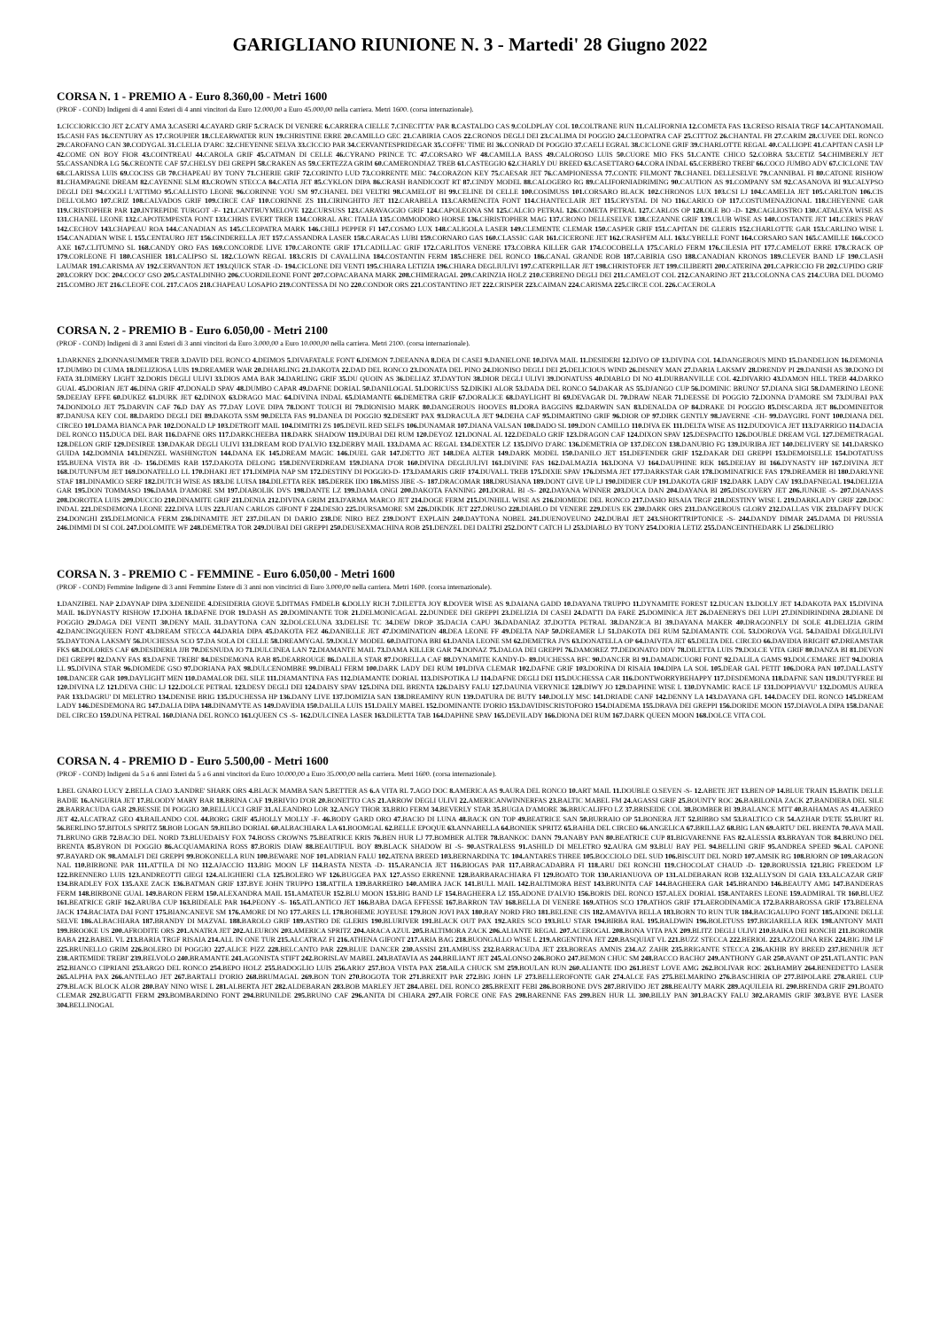GARIGLIANO RIUNIONE N. 3 - Martedi' 28 Giugno 2022
CORSA N. 1 - PREMIO A - Euro 8.360,00 - Metri 1600
(PROF - COND) Indigeni di 4 anni Esteri di 4 anni vincitori da Euro 12.000,00 a Euro 45.000,00 nella carriera. Metri 1600. (corsa internazionale).
1. CICCIORICCIO JET 2. CATY AMA 3. CASERI 4. CAYARD GRIF 5. CRACK DI VENERE 6. CARRERA CIELLE 7. CINECITTA' PAR 8. CASTALDO CAS 9. COLDPLAY COL 10. COLTRANE RUN 11. CALIFORNIA 12. COMETA FAS 13. CRESO RISAIA TRGF 14. CAPITANOMAIL 15. CASH FAS 16. CENTURY AS 17. CROUPIER 18. CLEARWATER RUN 19. CHRISTINE ERRE 20. CAMILLO GEC 21. CABIRIA CAOS 22. CRONOS DEGLI DEI 23. CALIMA DI POGGIO 24. CLEOPATRA CAF 25. CITTOZ 26. CHANTAL FB 27. CARIM 28. CUVEE DEL RONCO 29. CAROFANO CAN 30. CODYGAL 31. CLELIA D'ARC 32. CHEYENNE SELVA 33. CICCIO PAR 34. CERVANTESPRIDEGAR 35. COFFE' TIME BI 36. CONRAD DI POGGIO 37. CAELI EGRAL 38. CICLONE GRIF 39. CHARLOTTE REGAL 40. CALLIOPE 41. CAPITAN CASH LP 42. COME ON BOY FIOR 43. COINTREAU 44. CAROLA GRIF 45. CATMAN DI CELLE 46. CYRANO PRINCE TC 47. CORSARO WF 48. CAMILLA BASS 49. CALOROSO LUIS 50. CUORE MIO FKS 51. CANTE CHICO 52. COBRA 53. CETIZ 54. CHIMBERLY JET 55. CASSANDRA LG 56. CREONTE CAF 57. CHELSY DEI GREPPI 58. CRAKEN AS 59. CERTEZZA GRIM 60. CAMERONDIAZ TREB 61. CASTEGGIO 62. CHARLY DU BREED 63. CASETTARO 64. CORA INDAL 65. CERBERO TREBI' 66. COCO JUMBO ADV 67. CICLONE TAV 68. CLARISSA LUIS 69. COCISS GB 70. CHAPEAU BY TONY 71. CHERIE GRIF 72. CORINTO LUD 73. CORRENTE MEC 74. CORAZON KEY 75. CAESAR JET 76. CAMPIONESSA 77. CONTE FILMONT 78. CHANEL DELLESELVE 79. CANNIBAL FI 80. CATONE RISHOW 81. CHAMPAGNE DREAM 82. CAYENNE SLM 83. CROWN STECCA 84. CATIA JET 85. CYKLON DIPA 86. CRASH BANDICOOT RT 87. CINDY MODEL 88. CALOGERO RG 89. CALIFORNIADRIMING 90. CAUTION AS 91. COMPANY SM 92. CASANOVA BI 93. CALYPSO DEGLI DEI 94. COGLI L'ATTIMO 95. CALLISTO LEONE 96. CORINNE YOU SM 97. CHANEL DEI VELTRI 98. CAMELOT BI 99. CELINE DI CELLE 100. COSIMUSS 101. CORSARO BLACK 102. CHRONOS LUX 103. CSI LJ 104. CAMELIA JET 105. CARLTON 106. CIS DELL'OLMO 107. CRIZ 108. CALVADOS GRIF 109. CIRCE CAF 110. CORINNE ZS 111. CIRINGHITO JET 112. CARABELA 113. CARMENCITA FONT 114. CHANTECLAIR JET 115. CRYSTAL DI NO 116. CARICO OP 117. COSTUMENAZIONAL 118. CHEYENNE GAR 119. CRISTOPHER PAR 120. INTREPIDE TURGOT -F- 121. CANTBUYMELOVE 122. CURSUSS 123. CARAVAGGIO GRIF 124. CAPOLEONA SM 125. CALCIO PETRAL 126. COMETA PETRAL 127. CARLOS OP 128. OLE BO -D- 129. CAGLIOSTRO 130. CATALEYA WISE AS 131. CHANEL LEONE 132. CAPOTEMPESTA FONT 133. CHRIS EVERT TREB 134. CORRAL ARC ITALIA 135. COMMODORO HORSE 136. CHRISTOPHER MAG 137. CRONO DELLESELVE 138. CEZANNE GRIF 139. CLUB WISE AS 140. COSTANTE JET 141. CERES PRAV 142. CECHOV 143. CHAPEAU ROA 144. CANADIAN AS 145. CLEOPATRA MARK 146. CHILI PEPPER FI 147. COSMO LUX 148. CALIGOLA LASER 149. CLEMENTE CLEMAR 150. CASPER GRIF 151. CAPITAN DE GLERIS 152. CHARLOTTE GAR 153. CARLINO WISE L 154. CANADIAN WISE L 155. CENTAURO JET 156. CINDERELLA JET 157. CASSANDRA LASER 158. CARACAS LUBI 159. CORNARO GAS 160. CLASSIC GAR 161. CICERONE JET 162. CRASH'EM ALL 163. CYBELLE FONT 164. CORSARO SAN 165. CAMILLE 166. COCO AXE 167. CLITUMNO SL 168. CANDY ORO FAS 169. CONCORDE LIVE 170. CARONTE GRIF 171. CADILLAC GRIF 172. CARLITOS VENERE 173. COBRA KILLER GAR 174. COCOBELLA 175. CARLO FERM 176. CILESIA PIT 177. CAMELOT ERRE 178. CRACK OP 179. CORLEONE FI 180. CASHIER 181. CALIPSO SL 182. CLOWN REGAL 183. CRIS DI CAVALLINA 184. COSTANTIN FERM 185. CHERE DEL RONCO 186. CANAL GRANDE ROB 187. CABIRIA GSO 188. CANADIAN KRONOS 189. CLEVER BAND LF 190. CLASH LAUMAR 191. CARISMA AV 192. CERVANTON JET 193. QUICK STAR -D- 194. CICLONE DEI VENTI 195. CHIARA LETIZIA 196. CHIARA DEGLIULIVI 197. CATERPILLAR JET 198. CHRISTOFER JET 199. CILIBERTI 200. CATERINA 201. CAPRICCIO FB 202. CUPIDO GRIF 203. CORRY DOC 204. COCO' GSO 205. CASTALDINHO 206. CUORDILEONE FONT 207. COPACABANA MARK 208. CHIMERAGAL 209. CARINZIA HOLZ 210. CEBRENO DEGLI DEI 211. CAMELOT COL 212. CANARINO JET 213. COLONNA CAS 214. CUBA DEL DUOMO 215. COMBO JET 216. CLEOFE COL 217. CAOS 218. CHAPEAU LOSAPIO 219. CONTESSA DI NO 220. CONDOR ORS 221. COSTANTINO JET 222. CRISPER 223. CAIMAN 224. CARISMA 225. CIRCE COL 226. CACEROLA
CORSA N. 2 - PREMIO B - Euro 6.050,00 - Metri 2100
(PROF - COND) Indigeni di 3 anni Esteri di 3 anni vincitori da Euro 3.000,00 a Euro 10.000,00 nella carriera. Metri 2100. (corsa internazionale).
1. DARKNES 2. DONNASUMMER TREB 3. DAVID DEL RONCO 4. DEIMOS 5. DIVAFATALE FONT 6. DEMON 7. DEEANNA 8. DEA DI CASEI 9. DANIELONE 10. DIVA MAIL 11. DESIDERI 12. DIVO OP 13. DIVINA COL 14. DANGEROUS MIND 15. DANDELION 16. DEMONIA 17. DUMBO DI CUMA 18. DELIZIOSA LUIS 19. DREAMER WAR 20. DHARLING 21. DAKOTA 22. DAD DEL RONCO 23. DONATA DEL PINO 24. DIONISO DEGLI DEI 25. DELICIOUS WIND 26. DISNEY MAN 27. DARIA LAKSMY 28. DRENDY PI 29. DANISH AS 30. DONO DI FATA 31. DIMERY LIGHT 32. DORIS DEGLI ULIVI 33. DIOS AMA BAR 34. DARLING GRIF 35. DU QUOIN AS 36. DELIAZ 37. DAYTON 38. DIOR DEGLI ULIVI 39. DONATUSS 40. DIABLO DI NO 41. DURBANVILLE COL 42. DIVARIO 43. DAMON HILL TREB 44. DARKO GUAL 45. DORIAN JET 46. DINA GRIF 47. DONALD SPAV 48. DUMBO CAPAR 49. DAFNE DORIAL 50. DANILOGAL 51. DORICUSS 52. DIKIKI ALOR 53. DADA DEL RONCO 54. DAKAR AS 55. DJANGO CUP 56. DOMINIC BRUNO' 57. DIANA SIGI 58. DAMERINO LEONE 59. DEEJAY EFFE 60. DUKEZ 61. DURK JET 62. DINOX 63. DRAGO MAC 64. DIVINA INDAL 65. DIAMANTE 66. DEMETRA GRIF 67. DORALICE 68. DAYLIGHT BI 69. DEVAGAR DL 70. DRAW NEAR 71. DEESSE DI POGGIO 72. DONNA D'AMORE SM 73. DUBAI PAX 74. DONDOLO JET 75. DARVIN CAF 76. D DAY AS 77. DAY LOVE DIPA 78. DONT TOUCH BI 79. DIONISIO MARK 80. DANGEROUS HOOVES 81. DORA BAGGINS 82. DARWIN SAN 83. DENALDA OP 84. DRAKE DI POGGIO 85. DISCARDA JET 86. DOMINEITOR 87. DANUSA KEY COL 88. DARDO DEGLI DEI 89. DAKOTA SSM 90. DELTA FAS 91. DANEA DI POGGIO 92. DESERT PAX 93. DRACULA JET 94. DEHA CAF 95. DIMARTINO GRIF 96. DIOR OP 97. DIRK GENTLY 98. JAVERNE -CH- 99. DAYGIRL FONT 100. DIANA DEL CIRCEO 101. DAMA BIANCA PAR 102. DONALD LP 103. DETROIT MAIL 104. DIMITRI ZS 105. DEVIL RED SELFS 106. DUNAMAR 107. DIANA VALSAN 108. DADO SL 109. DON CAMILLO 110. DIVA EK 111. DELTA WISE AS 112. DUDOVICA JET 113. D'ARRIGO 114. DACIA DEL RONCO 115. DUCA DEL BAR 116. DAFNE ORS 117. DARKCHEEBA 118. DARK SHADOW 119. DUBAI DEI RUM 120. DEYOZ 121. DONAL AL 122. DEDALO GRIF 123. DRAGON CAF 124. DIXON SPAV 125. DESPACITO 126. DOUBLE DREAM VGL 127. DEMETRAGAL 128. DELON GRIF 129. DESIREE 130. DAKAR DEGLI ULIVI 131. DREAM ROD D'ALVIO 132. DERBY MAIL 133. DAMA AC REGAL 134. DEXTER LZ 135. DIVO D'ARC 136. DEMETRIA OP 137. DECON 138. DANUBIO FG 139. DURIBA JET 140. DELIVERY SE 141. DARSKO GUIDA 142. DOMNIA 143. DENZEL WASHINGTON 144. DANA EK 145. DREAM MAGIC 146. DUEL GAR 147. DETTO JET 148. DEA ALTER 149. DARK MODEL 150. DANILO JET 151. DEFENDER GRIF 152. DAKAR DEI GREPPI 153. DEMOISELLE 154. DOTATUSS 155. BUENA VISTA BR -D- 156. DEMIS RAB 157. DAKOTA DELONG 158. DENVERDREAM 159. DIANA D'OR 160. DIVINA DEGLIULIVI 161. DIVINE FAS 162. DALMAZIA 163. DONA VJ 164. DAUPHINE REK 165. DEEJAY BI 166. DYNASTY HP 167. DIVINA JET 168. DUTUNFUM JET 169. DONATELLO LL 170. DHAKI JET 171. DIMPIA NAP SM 172. DESTINY DI POGGIO-D- 173. DAMARIS GRIF 174. DUVALL TREB 175. DIXIE SPAV 176. DISMA JET 177. DARKSTAR GAR 178. DOMINATRICE FAS 179. DREAMER BI 180. DARLYNE STAF 181. DINAMICO SERF 182. DUTCH WISE AS 183. DE LUISA 184. DILETTA REK 185. DEREK IDO 186. MISS JIBE -S- 187. DRACOMAR 188. DRUSIANA 189. DONT GIVE UP LJ 190. DIDIER CUP 191. DAKOTA GRIF 192. DARK LADY CAV 193. DAFNEGAL 194. DELIZIA GAR 195. DON TOMMASO 196. DAMA D'AMORE SM 197. DIABOLIK DVS 198. DANTE LZ 199. DAMA ONGI 200. DAKOTA FANNING 201. DORAL BI -S- 202. DAYANA WINNER 203. DUCA DAN 204. DAYANA BI 205. DISCOVERY JET 206. JUNKIE -S- 207. DIANASS 208. DOROTEA LUIS 209. DUCCIO 210. DINAMITE GRIF 211. DENIA 212. DIVINA GRIM 213. D'ARMA MARCO JET 214. DOGE FERM 215. DUNHILL WISE AS 216. DIOMEDE DEL RONCO 217. DASIO RISAIA TRGF 218. DESTINY WISE L 219. DARKLADY GRIF 220. DOC INDAL 221. DESDEMONA LEONE 222. DIVA LUIS 223. JUAN CARLOS GIFONT F 224. DESIO 225. DURSAMORE SM 226. DIKDIK JET 227. DRUSO 228. DIABLO DI VENERE 229. DEUS EK 230. DARK ORS 231. DANGEROUS GLORY 232. DALLAS VIK 233. DAFFY DUCK 234. DONGHI 235. DELMONICA FERM 236. DINAMITE JET 237. DILAN DI DARIO 238. DE NIRO BEZ 239. DON'T EXPLAIN 240. DAYTONA NOBEL 241. DUENOVEUNO 242. DUBAI JET 243. SHORTTRIPTONICE -S- 244. DANDY DIMAR 245. DAMA DI PRUSSIA 246. DIMMI DI SI COL 247. DOLOMITE WF 248. DEMETRA TOR 249. DUBAI DEI GREPPI 250. DEUSEXMACHINA ROB 251. DENZEL DEI DALTRI 252. DON'T CATCH LJ 253. DIABLO BY TONY 254. DORIA LETIZ 255. DANCEINTHEDARK LJ 256. DELIRIO
CORSA N. 3 - PREMIO C - FEMMINE - Euro 6.050,00 - Metri 1600
(PROF - COND) Femmine Indigene di 3 anni Femmine Estere di 3 anni non vincitrici di Euro 3.000,00 nella carriera. Metri 1600. (corsa internazionale).
1. DANZIBEL NAP 2. DAYNAP DIPA 3. DENEIDE 4. DESIDERIA GIOVE 5. DITMAS FMDELB 6. DOLLY RICH 7. DILETTA JOY 8. DOVER WISE AS 9. DAIANA GADD 10. DAYANA TRUPPO 11. DYNAMITE FOREST 12. DUCAN 13. DOLLY JET 14. DAKOTA PAX 15. DIVINA MAIL 16. DYNASTY RISHOW 17. DOHA 18. DAFNE D'OR 19. DASH AS 20. DOMINANTE TOR 21. DELMONICAGAL 22. DUNDEE DEI GREPPI 23. DELIZIA DI CASEI 24. DATTI DA FARE 25. DOMINICA JET 26. DAENERYS DEI LUPI 27. DINDIRINDINA 28. DIANE DI POGGIO 29. DAGA DEI VENTI 30. DENY MAIL 31. DAYTONA CAN 32. DOLCELUNA 33. DELISE TC 34. DEW DROP 35. DACIA CAPU 36. DADANIAZ 37. DOTTA PETRAL 38. DANZICA BI 39. DAYANA MAKER 40. DRAGONFLY DI SOLE 41. DELIZIA GRIM 42. DANCINGQUEEN FONT 43. DREAM STECCA 44. DARIA DIPA 45. DAKOTA FEZ 46. DANIELLE JET 47. DOMINATION 48. DEA LEONE FF 49. DELTA NAP 50. DREAMER LJ 51. DAKOTA DEI RUM 52. DIAMANTE COL 53. DOROVA VGL 54. DAIDAI DEGLIULIVI 55. DAYTONA LAKSMY 56. DUCHESSA SCO 57. DA SOLA DI CELLE 58. DREAMYGAL 59. DOLLY MODEL 60. DAITONA BRI 61. DANIA LEONE SM 62. DEMETRA JVS 63. DONATELLA OP 64. DAIVITA JET 65. DELTA DEL CIRCEO 66. DAVIDIA BRIGHT 67. DREAMSTAR FKS 68. DOLORES CAF 69. DESIDERIA JJB 70. DESNUDA JO 71. DULCINEA LAN 72. DIAMANTE MAIL 73. DAMA KILLER GAR 74. DONAZ 75. DALOA DEI GREPPI 76. DAMOREZ 77. DEDONATO DDV 78. DILETTA LUIS 79. DOLCE VITA GRIF 80. DANZA BI 81. DEVON DEI GREPPI 82. DANY FAS 83. DAFNE TREBI' 84. DESDEMONA RAB 85. DEARROUGE 86. DALILA STAR 87. DORELLA CAF 88. DYNAMITE KANDY-D- 89. DUCHESSA BFC 90. DANCER BI 91. DAMADICUORI FONT 92. DALILA GAMS 93. DOLCEMARE JET 94. DORIA LL 95. DIVINA STAR 96. DIOMEDE GSO 97. DORIANA PAX 98. DULCENOMBRE 99. DIBALI FERM 100. DARK LADY DEI RUM 101. DIVA CLEMAR 102. DAFNE GRIF 103. DORINA DI RISAIA 104. DIPA LA SOL 105. DEAR GAL PETIT 106. DORA PAN 107. DALLASTY 108. DANCER GAR 109. DAYLIGHT MEN 110. DAMALOR DEL SILE 111. DIAMANTINA FAS 112. DIAMANTE DORIAL 113. DISPOTIKA LJ 114. DAFNE DEGLI DEI 115. DUCHESSA CAR 116. DONTWORRYBEHAPPY 117. DESDEMONA 118. DAFNE SAN 119. DUTYFREE BI 120. DIVINA LZ 121. DEVA CHIC LJ 122. DOLCE PETRAL 123. DESY DEGLI DEI 124. DAISY SPAV 125. DINA DEL BRENTA 126. DAISY FALU 127. DAUNIA VERYNICE 128. DIWY JO 129. DAPHNE WISE L 130. DYNAMIC RACE LF 131. DOPPIAVVU' 132. DOMUS AUREA PAR 133. DAGRU' DI MELETRO 134. DENISE BRIG 135. DUCHESSA HP 136. DANY LIVE 137. DOMIZIA SAN 138. DREAMINY RUN 139. DATURA DE BUTY 140. DOLLY MSC 141. DRIADE CANF 142. DENNY LA 143. DAYANA GFL 144. DACEY DEL RONCO 145. DREAM LADY 146. DESDEMONA RG 147. DALIA DIPA 148. DINAMYTE AS 149. DAVIDIA 150. DALILA LUIS 151. DAILY MABEL 152. DOMINANTE D'ORIO 153. DAVIDISCRISTOFORO 154. DIADEMA 155. DRAVA DEI GREPPI 156. DORIDE MOON 157. DIAVOLA DIPA 158. DANAE DEL CIRCEO 159. DUNA PETRAL 160. DIANA DEL RONCO 161. QUEEN CS -S- 162. DULCINEA LASER 163. DILETTA TAB 164. DAPHNE SPAV 165. DEVILADY 166. DIONA DEI RUM 167. DARK QUEEN MOON 168. DOLCE VITA COL
CORSA N. 4 - PREMIO D - Euro 5.500,00 - Metri 1600
(PROF - COND) Indigeni da 5 a 6 anni Esteri da 5 a 6 anni vincitori da Euro 10.000,00 a Euro 35.000,00 nella carriera. Metri 1600. (corsa internazionale).
1. BEL GNARO LUCY 2. BELLA CIAO 3. ANDRE' SHARK ORS 4. BLACK MAMBA SAN 5. BETTER AS 6. A VITA RL 7. AGO DOC 8. AMERICA AS 9. AURA DEL RONCO 10. ART MAIL 11. DOUBLE O.SEVEN -S- 12. ABETE JET 13. BEN OP 14. BLUE TRAIN 15. BATIK DELLE BADIE 16. ANGURIA JET 17. BLOODY MARY BAR 18. BRINA CAF 19. BRIVIO D'OR 20. BONETTO CAS 21. ARROW DEGLI ULIVI 22. AMERICANWINNERFAS 23. BALTIC MABEL FM 24. AGASSI GRIF 25. BOUNTY ROC 26. BABILONIA ZACK 27. BANDIERA DEL SILE 28. BARRACUDA GAR 29. BESSIE DI POGGIO 30. BELLUCCI GRIF 31. ALEANDRO LOR 32. ANGY THOR 33. BRIO FERM 34. BEVERLY STAR 35. BUGIA D'AMORE 36. BRUCALIFFO LZ 37. BRISEIDE COL 38. BOMBER BI 39. BALANCE MTT 40. BAHAMAS AS 41. AEREO JET 42. ALCATRAZ GEO 43. BAILANDO COL 44. BORG GRIF 45. HOLLY MOLLY -F- 46. BODY GARD ORO 47. BACIO DI LUNA 48. BACK ON TOP 49. BEATRICE SAN 50. BURRAIO OP 51. BONERA JET 52. BIBBO SM 53. BALTICO CR 54. AZHAR D'ETE 55. BURT RL 56. BERLINO 57. BITOLS SPRITZ 58. BOB LOGAN 59. BILBO DORIAL 60. ALBACHIARA LA 61. BOOMGAL 62. BELLE EPOQUE 63. ANNABELLA 64. BONIEK SPRITZ 65. BAHIA DEL CIRCEO 66. ANGELICA 67. BRILLAZ 68. BIG LAN 69. ARTU' DEL BRENTA 70. AVA MAIL 71. BRUNO GRB 72. BACIO DEL NORD 73. BLUEDAISY FOX 74. BOSS CROWNS 75. BEATRICE KRIS 76. BEN HUR LJ 77. BOMBER ALTER 78. BANKOC DANN 79. ANABY PAN 80. BEATRICE CUP 81. BIGVARENNE FAS 82. ALESSIA 83. BRAYAN TOR 84. BRUNO DEL BRENTA 85. BYRON DI POGGIO 86. ACQUAMARINA ROSS 87. BORIS DIAW 88. BEAUTIFUL BOY 89. BLACK SHADOW BI -S- 90. ASTRALESS 91. ASHILD DI MELETRO 92. AURA GM 93. BLU BAY PEL 94. BELLINI GRIF 95. ANDREA SPEED 96. AL CAPONE 97. BAYARD OK 98. AMALFI DEI GREPPI 99. BOKONELLA RUN 100. BEWARE NOF 101. ADRIAN FALU 102. ATENA BREED 103. BERNARDINA TC 104. ANTARES THREE 105. BOCCIOLO DEL SUD 106. BISCUIT DEL NORD 107. AMSIK RG 108. BJORN OP 109. ARAGON NAL 110. BIRBONE PAR 111. ATTILA DI NO 112. AJACCIO 113. BIG MOON LF 114. BASTA NESTA -D- 115. ARANCIA JET 116. BIOGAS PAR 117. ABRACADABRA FI 118. ARU DEI RONCHI 119. CHOCOLAT CHAUD -D- 120. BORUSSIA 121. BIG FREEDOM LF 122. BRENNERO LUIS 123. ANDREOTTI GIEGI 124. ALIGHIERI CLA 125. BOLERO WF 126. BUGGEA PAX 127. ASSO ERRENNE 128. BARBARACHIARA FI 129. BOATO TOR 130. ARIANUOVA OP 131. ALDEBARAN ROB 132. ALLYSON DI GAIA 133. ALCAZAR GRIF 134. BRADLEY FOX 135. AXE ZACK 136. BATMAN GRIF 137. BYE JOHN TRUPPO 138. ATTILA 139. BARREIRO 140. AMIRA JACK 141. BULL MAIL 142. BALTIMORA BEST 143. BRUNITA CAF 144. BAGHEERA GAR 145. BRANDO 146. BEAUTY AMG 147. BANDERAS FERM 148. BIRBONE GUAL 149. BARON FERM 150. ALEXANDRA MAIL 151. AMATEUR 152. BLU MOON 153. BIG BAND LF 154. BAGHEERA LZ 155. ADONE D'ALVIO 156. BORIS DEL RONCO 157. ALEX DORIAL 158. ANTARES LEONE 159. ADMIRAL TR 160. BLUEZ 161. BEATRICE GRIF 162. ARUBA CUP 163. BIDEALE PAR 164. PEONY -S- 165. ATLANTICO JET 166. BABA DAGA EFFESSE 167. BARRON TAV 168. BELLA DI VENERE 169. ATHOS SCO 170. ATHOS GRIF 171. AERODINAMICA 172. BARBAROSSA GRIF 173. BELENA JACK 174. BACIATA DAI FONT 175. BIANCANEVE SM 176. AMORE DI NO 177. ARES LL 178. BOHEME JOYEUSE 179. BON JOVI PAX 180. BAY NORD FRO 181. BELENE CIS 182. AMAVIVA BELLA 183. BORN TO RUN TUR 184. BACIGALUPO FONT 185. ADONE DELLE SELVE 186. ALBACHIARA 187. BRANDY DI MAZVAL 188. BAROLO GRIF 189. ASTRO DE GLERIS 190. BLURIVER 191. BLACK OUT PAX 192. ARES SCO 193. BLU STAR 194. BIRBA RAL 195. BALDWIN 196. BOLETUSS 197. BIGIARELLA REK 198. ANTONY MATI 199. BROOKE US 200. AFRODITE ORS 201. ANATRA JET 202. ALEURON 203. AMERICA SPRITZ 204. ARACA AZUL 205. BALTIMORA ZACK 206. ALIANTE REGAL 207. ACEROGAL 208. BONA VITA PAX 209. BLITZ DEGLI ULIVI 210. BAIKA DEI RONCHI 211. BOROMIR BABA 212. BABEL VL 213. BARIA TRGF RISAIA 214. ALL IN ONE TUR 215. ALCATRAZ FI 216. ATHENA GIFONT 217. ARIA BAG 218. BUONGALLO WISE L 219. ARGENTINA JET 220. BASQUIAT VL 221. BUZZ STECCA 222. BERIOL 223. AZZOLINA REK 224. BIG JIM LF 225. BRUNELLO GRIM 226. BOLERO DI POGGIO 227. ALICE PIZZ 228. BELCANTO PAR 229. BLUE DANCER 230. ASSISI 231. AMBUSS 232. BARRACUDA JET 233. BOREAS AMNIS 234. AZ ZAHR 235. BRIGANTE STECCA 236. AKHIR BY BREED 237. BENHUR JET 238. ARTEMIDE TREBI' 239. BELVOLO 240. BRAMANTE 241. AGONISTA STIFT 242. BORISLAV MABEL 243. BATAVIA AS 244. BRILIANT JET 245. ALONSO 246. BOKO 247. BEMON CHUC SM 248. BACCO BACHO' 249. ANTHONY GAR 250. AVANT OP 251. ATLANTIC PAN 252. BIANCO CIPRIANI 253. ARGO DEL RONCO 254. BEPO HOLZ 255. BADOGLIO LUIS 256. ARIO' 257. BOA VISTA PAX 258. AILA CHUCK SM 259. BOULAN RUN 260. ALIANTE IDO 261. BEST LOVE AMG 262. BOLIVAR ROC 263. BAMBY 264. BENEDETTO LASER 265. ALPHA PAX 266. ANTELAO JET 267. BARTALI D'ORIO 268. BRUMAGAL 269. BON TON 270. BOGOTA TOR 271. BREXIT PAR 272. BIG JOHN LF 273. BELLEROFONTE GAR 274. ALCE FAS 275. BELMARINO 276. BASCHIRIA OP 277. BIPOLARE 278. ARIEL CUP 279. BLACK BLOCK ALOR 280. BAY NINO WISE L 281. ALBERTA JET 282. ALDEBARAN 283. BOB MARLEY JET 284. ABEL DEL RONCO 285. BREXIT FEBI 286. BORBONE DVS 287. BRIVIDO JET 288. BEAUTY MARK 289. AQUILEIA RL 290. BRENDA GRIF 291. BOATO CLEMAR 292. BUGATTI FERM 293. BOMBARDINO FONT 294. BRUNILDE 295. BRUNO CAF 296. ANITA DI CHIARA 297. AIR FORCE ONE FAS 298. BARENNE FAS 299. BEN HUR LL 300. BILLY PAN 301. BACKY FALU 302. ARAMIS GRIF 303. BYE BYE LASER 304. BELLINOGAL